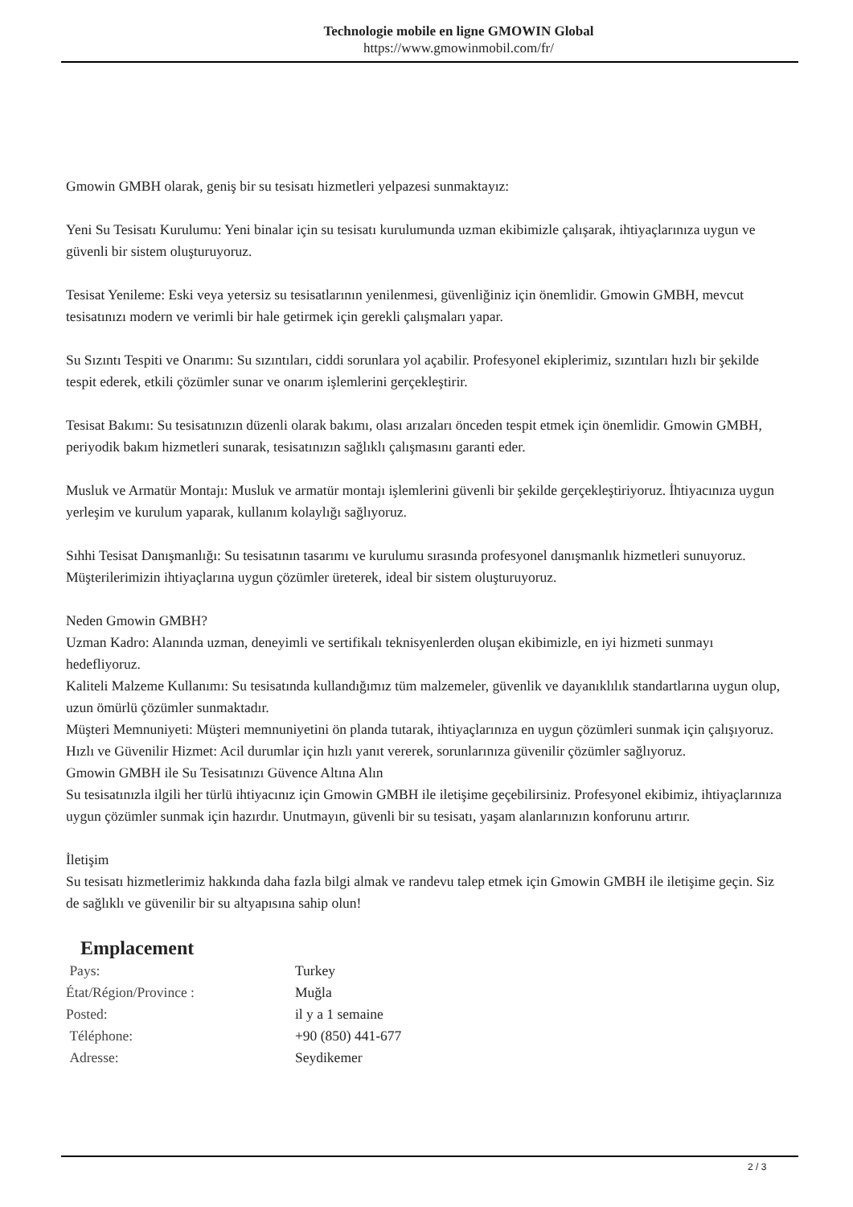Technologie mobile en ligne GMOWIN Global
https://www.gmowinmobil.com/fr/
Gmowin GMBH olarak, geniş bir su tesisatı hizmetleri yelpazesi sunmaktayız:
Yeni Su Tesisatı Kurulumu: Yeni binalar için su tesisatı kurulumunda uzman ekibimizle çalışarak, ihtiyaçlarınıza uygun ve güvenli bir sistem oluşturuyoruz.
Tesisat Yenileme: Eski veya yetersiz su tesisatlarının yenilenmesi, güvenliğiniz için önemlidir. Gmowin GMBH, mevcut tesisatınızı modern ve verimli bir hale getirmek için gerekli çalışmaları yapar.
Su Sızıntı Tespiti ve Onarımı: Su sızıntıları, ciddi sorunlara yol açabilir. Profesyonel ekiplerimiz, sızıntıları hızlı bir şekilde tespit ederek, etkili çözümler sunar ve onarım işlemlerini gerçekleştirir.
Tesisat Bakımı: Su tesisatınızın düzenli olarak bakımı, olası arızaları önceden tespit etmek için önemlidir. Gmowin GMBH, periyodik bakım hizmetleri sunarak, tesisatınızın sağlıklı çalışmasını garanti eder.
Musluk ve Armatür Montajı: Musluk ve armatür montajı işlemlerini güvenli bir şekilde gerçekleştiriyoruz. İhtiyacınıza uygun yerleşim ve kurulum yaparak, kullanım kolaylığı sağlıyoruz.
Sıhhi Tesisat Danışmanlığı: Su tesisatının tasarımı ve kurulumu sırasında profesyonel danışmanlık hizmetleri sunuyoruz. Müşterilerimizin ihtiyaçlarına uygun çözümler üreterek, ideal bir sistem oluşturuyoruz.
Neden Gmowin GMBH?
Uzman Kadro: Alanında uzman, deneyimli ve sertifikalı teknisyenlerden oluşan ekibimizle, en iyi hizmeti sunmayı hedefliyoruz.
Kaliteli Malzeme Kullanımı: Su tesisatında kullandığımız tüm malzemeler, güvenlik ve dayanıklılık standartlarına uygun olup, uzun ömürlü çözümler sunmaktadır.
Müşteri Memnuniyeti: Müşteri memnuniyetini ön planda tutarak, ihtiyaçlarınıza en uygun çözümleri sunmak için çalışıyoruz.
Hızlı ve Güvenilir Hizmet: Acil durumlar için hızlı yanıt vererek, sorunlarınıza güvenilir çözümler sağlıyoruz.
Gmowin GMBH ile Su Tesisatınızı Güvence Altına Alın
Su tesisatınızla ilgili her türlü ihtiyacınız için Gmowin GMBH ile iletişime geçebilirsiniz. Profesyonel ekibimiz, ihtiyaçlarınıza uygun çözümler sunmak için hazırdır. Unutmayın, güvenli bir su tesisatı, yaşam alanlarınızın konforunu artırır.
İletişim
Su tesisatı hizmetlerimiz hakkında daha fazla bilgi almak ve randevu talep etmek için Gmowin GMBH ile iletişime geçin. Siz de sağlıklı ve güvenilir bir su altyapısına sahip olun!
Emplacement
| Pays: | Turkey |
| État/Région/Province : | Muğla |
| Posted: | il y a 1 semaine |
| Téléphone: | +90 (850) 441-677 |
| Adresse: | Seydikemer |
2 / 3